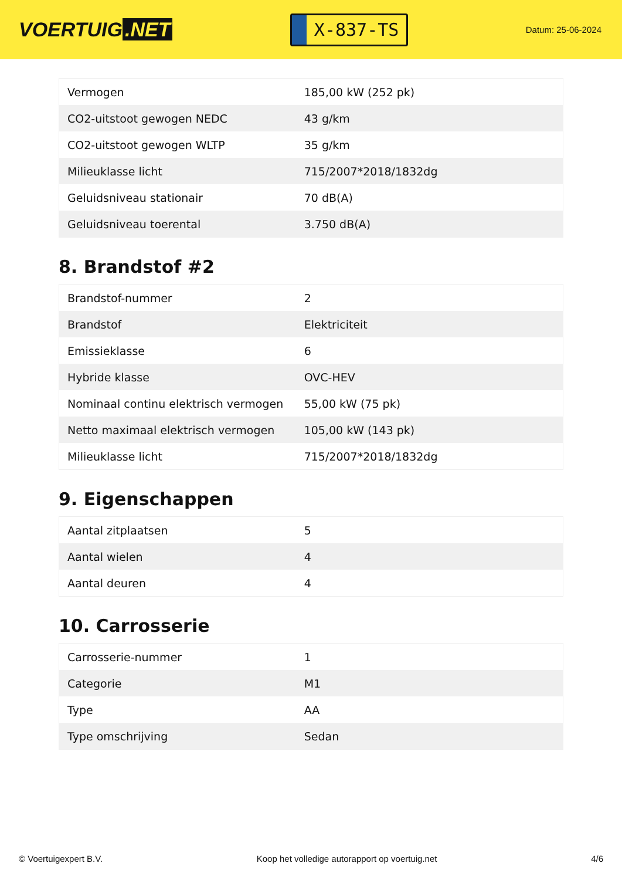VOERTUIG.NET
X-837-TS
Datum: 25-06-2024
| Vermogen | 185,00 kW (252 pk) |
| CO2-uitstoot gewogen NEDC | 43 g/km |
| CO2-uitstoot gewogen WLTP | 35 g/km |
| Milieuklasse licht | 715/2007*2018/1832dg |
| Geluidsniveau stationair | 70 dB(A) |
| Geluidsniveau toerental | 3.750 dB(A) |
8. Brandstof #2
| Brandstof-nummer | 2 |
| Brandstof | Elektriciteit |
| Emissieklasse | 6 |
| Hybride klasse | OVC-HEV |
| Nominaal continu elektrisch vermogen | 55,00 kW (75 pk) |
| Netto maximaal elektrisch vermogen | 105,00 kW (143 pk) |
| Milieuklasse licht | 715/2007*2018/1832dg |
9. Eigenschappen
| Aantal zitplaatsen | 5 |
| Aantal wielen | 4 |
| Aantal deuren | 4 |
10. Carrosserie
| Carrosserie-nummer | 1 |
| Categorie | M1 |
| Type | AA |
| Type omschrijving | Sedan |
© Voertuigexpert B.V. Koop het volledige autorapport op voertuig.net 4/6